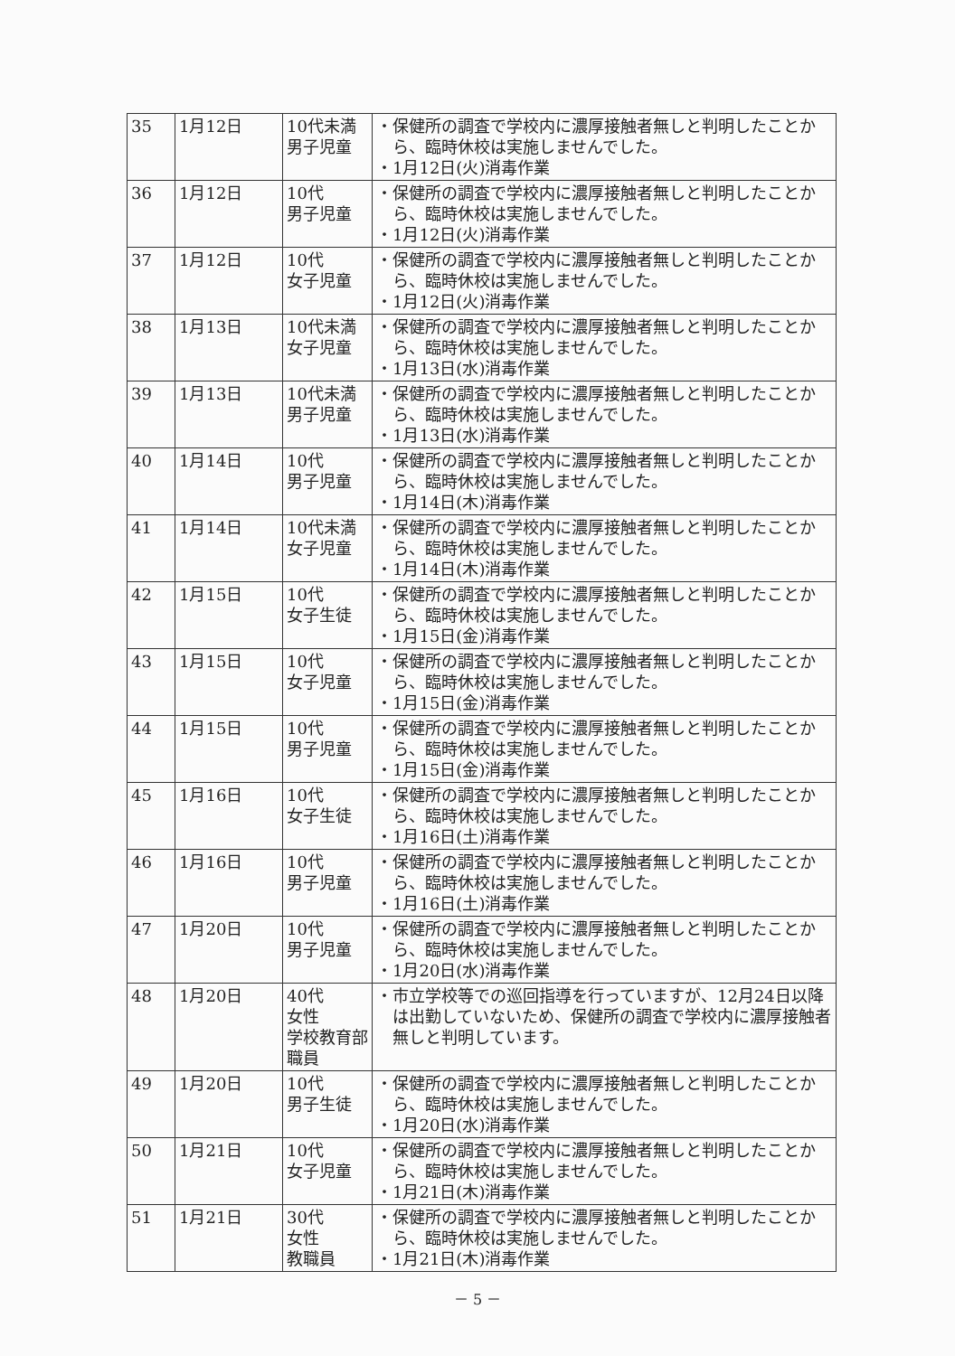| 35 | 1月12日 | 10代未満 男子児童 | ・保健所の調査で学校内に濃厚接触者無しと判明したことから、臨時休校は実施しませんでした。 ・1月12日(火)消毒作業 |
| 36 | 1月12日 | 10代 男子児童 | ・保健所の調査で学校内に濃厚接触者無しと判明したことから、臨時休校は実施しませんでした。 ・1月12日(火)消毒作業 |
| 37 | 1月12日 | 10代 女子児童 | ・保健所の調査で学校内に濃厚接触者無しと判明したことから、臨時休校は実施しませんでした。 ・1月12日(火)消毒作業 |
| 38 | 1月13日 | 10代未満 女子児童 | ・保健所の調査で学校内に濃厚接触者無しと判明したことから、臨時休校は実施しませんでした。 ・1月13日(水)消毒作業 |
| 39 | 1月13日 | 10代未満 男子児童 | ・保健所の調査で学校内に濃厚接触者無しと判明したことから、臨時休校は実施しませんでした。 ・1月13日(水)消毒作業 |
| 40 | 1月14日 | 10代 男子児童 | ・保健所の調査で学校内に濃厚接触者無しと判明したことから、臨時休校は実施しませんでした。 ・1月14日(木)消毒作業 |
| 41 | 1月14日 | 10代未満 女子児童 | ・保健所の調査で学校内に濃厚接触者無しと判明したことから、臨時休校は実施しませんでした。 ・1月14日(木)消毒作業 |
| 42 | 1月15日 | 10代 女子生徒 | ・保健所の調査で学校内に濃厚接触者無しと判明したことから、臨時休校は実施しませんでした。 ・1月15日(金)消毒作業 |
| 43 | 1月15日 | 10代 女子児童 | ・保健所の調査で学校内に濃厚接触者無しと判明したことから、臨時休校は実施しませんでした。 ・1月15日(金)消毒作業 |
| 44 | 1月15日 | 10代 男子児童 | ・保健所の調査で学校内に濃厚接触者無しと判明したことから、臨時休校は実施しませんでした。 ・1月15日(金)消毒作業 |
| 45 | 1月16日 | 10代 女子生徒 | ・保健所の調査で学校内に濃厚接触者無しと判明したことから、臨時休校は実施しませんでした。 ・1月16日(土)消毒作業 |
| 46 | 1月16日 | 10代 男子児童 | ・保健所の調査で学校内に濃厚接触者無しと判明したことから、臨時休校は実施しませんでした。 ・1月16日(土)消毒作業 |
| 47 | 1月20日 | 10代 男子児童 | ・保健所の調査で学校内に濃厚接触者無しと判明したことから、臨時休校は実施しませんでした。 ・1月20日(水)消毒作業 |
| 48 | 1月20日 | 40代 女性 学校教育部職員 | ・市立学校等での巡回指導を行っていますが、12月24日以降は出勤していないため、保健所の調査で学校内に濃厚接触者無しと判明しています。 |
| 49 | 1月20日 | 10代 男子生徒 | ・保健所の調査で学校内に濃厚接触者無しと判明したことから、臨時休校は実施しませんでした。 ・1月20日(水)消毒作業 |
| 50 | 1月21日 | 10代 女子児童 | ・保健所の調査で学校内に濃厚接触者無しと判明したことから、臨時休校は実施しませんでした。 ・1月21日(木)消毒作業 |
| 51 | 1月21日 | 30代 女性 教職員 | ・保健所の調査で学校内に濃厚接触者無しと判明したことから、臨時休校は実施しませんでした。 ・1月21日(木)消毒作業 |
－ 5 －